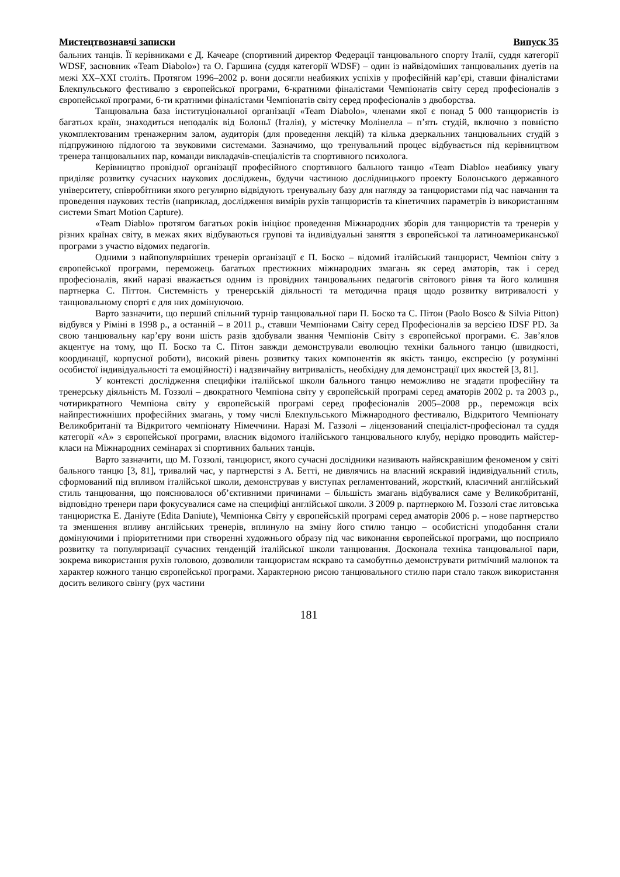Мистецтвознавчі записки Випуск 35
бальних танців. Її керівниками є Д. Качеаре (спортивний директор Федерації танцювального спорту Італії, суддя категорії WDSF, засновник «Team Diabolo») та О. Гаршина (суддя категорії WDSF) – один із найвідоміших танцювальних дуетів на межі XX–XXI століть. Протягом 1996–2002 р. вони досягли неабияких успіхів у професійній кар’єрі, ставши фіналістами Блекпульського фестивалю з європейської програми, 6-кратними фіналістами Чемпіонатів світу серед професіоналів з європейської програми, 6-ти кратними фіналістами Чемпіонатів світу серед професіоналів з двоборства.
Танцювальна база інституціональної організації «Team Diabolo», членами якої є понад 5 000 танцюристів із багатьох країн, знаходиться неподалік від Болоньї (Італія), у містечку Молінелла – п’ять студій, включно з повністю укомплектованим тренажерним залом, аудиторія (для проведення лекцій) та кілька дзеркальних танцювальних студій з підпружиною підлогою та звуковими системами. Зазначимо, що тренувальний процес відбувається під керівництвом тренера танцювальних пар, команди викладачів-спеціалістів та спортивного психолога.
Керівництво провідної організації професійного спортивного бального танцю «Team Diablo» неабияку увагу приділяє розвитку сучасних наукових досліджень, будучи частиною дослідницького проекту Болонського державного університету, співробітники якого регулярно відвідують тренувальну базу для нагляду за танцюристами під час навчання та проведення наукових тестів (наприклад, дослідження вимірів рухів танцюристів та кінетичних параметрів із використанням системи Smart Motion Capture).
«Team Diablo» протягом багатьох років ініціює проведення Міжнародних зборів для танцюристів та тренерів у різних країнах світу, в межах яких відбуваються групові та індивідуальні заняття з європейської та латиноамериканської програми з участю відомих педагогів.
Одними з найпопулярніших тренерів організації є П. Боско – відомий італійський танцюрист, Чемпіон світу з європейської програми, переможець багатьох престижних міжнародних змагань як серед аматорів, так і серед професіоналів, який наразі вважається одним із провідних танцювальних педагогів світового рівня та його колишня партнерка С. Піттон. Системність у тренерській діяльності та методична праця щодо розвитку витривалості у танцювальному спорті є для них домінуючою.
Варто зазначити, що перший спільний турнір танцювальної пари П. Боско та С. Пітон (Paolo Bosco & Silvia Pitton) відбувся у Ріміні в 1998 р., а останній – в 2011 р., ставши Чемпіонами Світу серед Професіоналів за версією IDSF PD. За свою танцювальну кар’єру вони шість разів здобували звання Чемпіонів Світу з європейської програми. Є. Зав’ялов акцентує на тому, що П. Боско та С. Пітон завжди демонстрували еволюцію техніки бального танцю (швидкості, координації, корпусної роботи), високий рівень розвитку таких компонентів як якість танцю, експресію (у розумінні особистої індивідуальності та емоційності) і надзвичайну витривалість, необхідну для демонстрації цих якостей [3, 81].
У контексті дослідження специфіки італійської школи бального танцю неможливо не згадати професійну та тренерську діяльність М. Гоззолі – двократного Чемпіона світу у європейській програмі серед аматорів 2002 р. та 2003 р., чотирикратного Чемпіона світу у європейській програмі серед професіоналів 2005–2008 рр., переможця всіх найпрестижніших професійних змагань, у тому числі Блекпульського Міжнародного фестивалю, Відкритого Чемпіонату Великобританії та Відкритого чемпіонату Німеччини. Наразі М. Газзолі – ліцензований спеціаліст-професіонал та суддя категорії «А» з європейської програми, власник відомого італійського танцювального клубу, нерідко проводить майстер-класи на Міжнародних семінарах зі спортивних бальних танців.
Варто зазначити, що М. Гоззолі, танцюрист, якого сучасні дослідники називають найяскравішим феноменом у світі бального танцю [3, 81], тривалий час, у партнерстві з А. Бетті, не дивлячись на власний яскравий індивідуальний стиль, сформований під впливом італійської школи, демонстрував у виступах регламентований, жорсткий, класичний англійський стиль танцювання, що пояснювалося об’єктивними причинами – більшість змагань відбувалися саме у Великобританії, відповідно тренери пари фокусувалися саме на специфіці англійської школи. З 2009 р. партнеркою М. Гоззолі стає литовська танцюристка Е. Даніуте (Edita Daniute), Чемпіонка Світу у європейській програмі серед аматорів 2006 р. – нове партнерство та зменшення впливу англійських тренерів, вплинуло на зміну його стилю танцю – особистісні уподобання стали домінуючими і пріоритетними при створенні художнього образу під час виконання європейської програми, що посприяло розвитку та популяризації сучасних тенденцій італійської школи танцювання. Досконала техніка танцювальної пари, зокрема використання рухів головою, дозволили танцюристам яскраво та самобутньо демонструвати ритмічний малюнок та характер кожного танцю європейської програми. Характерною рисою танцювального стилю пари стало також використання досить великого свінгу (рух частини
181